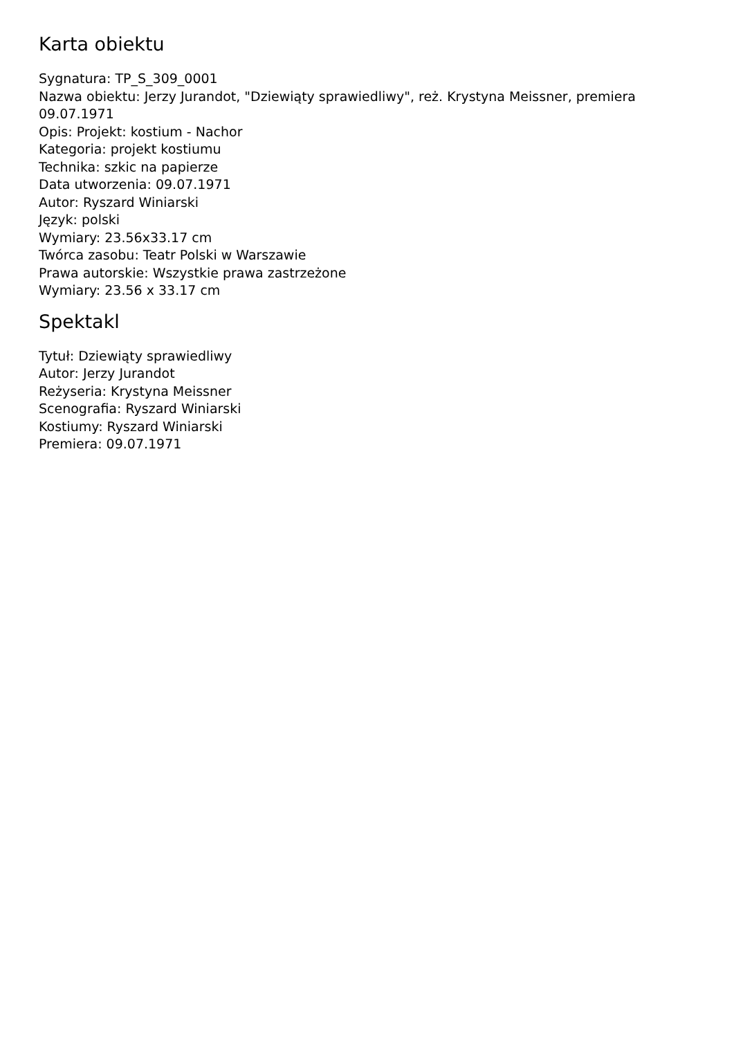Karta obiektu
Sygnatura: TP_S_309_0001
Nazwa obiektu: Jerzy Jurandot, "Dziewiąty sprawiedliwy", reż. Krystyna Meissner, premiera 09.07.1971
Opis: Projekt: kostium - Nachor
Kategoria: projekt kostiumu
Technika: szkic na papierze
Data utworzenia: 09.07.1971
Autor: Ryszard Winiarski
Język: polski
Wymiary: 23.56x33.17 cm
Twórca zasobu: Teatr Polski w Warszawie
Prawa autorskie: Wszystkie prawa zastrzeżone
Wymiary: 23.56 x 33.17 cm
Spektakl
Tytuł: Dziewiąty sprawiedliwy
Autor: Jerzy Jurandot
Reżyseria: Krystyna Meissner
Scenografia: Ryszard Winiarski
Kostiumy: Ryszard Winiarski
Premiera: 09.07.1971